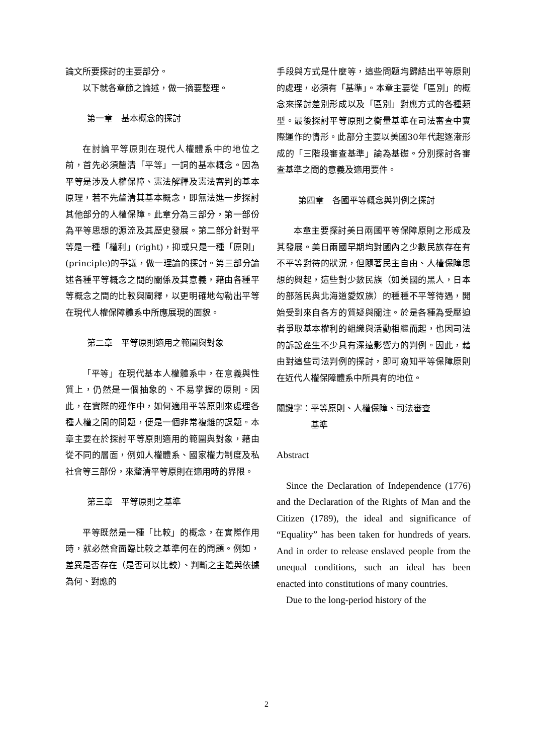論文所要探討的主要部分。
以下就各章節之論述，做一摘要整理。
第一章　基本概念的探討
在討論平等原則在現代人權體系中的地位之前，首先必須釐清「平等」一詞的基本概念。因為平等是涉及人權保障、憲法解釋及憲法審判的基本原理，若不先釐清其基本概念，即無法進一步探討其他部分的人權保障。此章分為三部分，第一部份為平等思想的源流及其歷史發展。第二部分針對平等是一種「權利」(right)，抑或只是一種「原則」(principle)的爭議，做一理論的探討。第三部分論述各種平等概念之間的關係及其意義，藉由各種平等概念之間的比較與闡釋，以更明確地勾勒出平等在現代人權保障體系中所應展現的面貌。
第二章　平等原則適用之範圍與對象
「平等」在現代基本人權體系中，在意義與性質上，仍然是一個抽象的、不易掌握的原則。因此，在實際的運作中，如何適用平等原則來處理各種人權之間的問題，便是一個非常複雜的課題。本章主要在於探討平等原則適用的範圍與對象，藉由從不同的層面，例如人權體系、國家權力制度及私社會等三部份，來釐清平等原則在適用時的界限。
第三章　平等原則之基準
平等既然是一種「比較」的概念，在實際作用時，就必然會面臨比較之基準何在的問題。例如，差異是否存在（是否可以比較）、判斷之主體與依據為何、對應的
手段與方式是什麼等，這些問題均歸結出平等原則的處理，必須有「基準」。本章主要從「區別」的概念來探討差別形成以及「區別」對應方式的各種類型。最後探討平等原則之衡量基準在司法審查中實際運作的情形。此部分主要以美國30年代起逐漸形成的「三階段審查基準」論為基礎。分別探討各審查基準之間的意義及適用要件。
第四章　各國平等概念與判例之探討
本章主要探討美日兩國平等保障原則之形成及其發展。美日兩國早期均對國內之少數民族存在有不平等對待的狀況，但隨著民主自由、人權保障思想的興起，這些對少數民族（如美國的黑人，日本的部落民與北海道愛奴族）的種種不平等待遇，開始受到來自各方的質疑與關注。於是各種為受壓迫者爭取基本權利的組織與活動相繼而起，也因司法的訴訟產生不少具有深遠影響力的判例。因此，藉由對這些司法判例的探討，即可窺知平等保障原則在近代人權保障體系中所具有的地位。
關鍵字：平等原則、人權保障、司法審查
　　　　基準
Abstract
Since the Declaration of Independence (1776) and the Declaration of the Rights of Man and the Citizen (1789), the ideal and significance of “Equality” has been taken for hundreds of years. And in order to release enslaved people from the unequal conditions, such an ideal has been enacted into constitutions of many countries.
Due to the long-period history of the
2